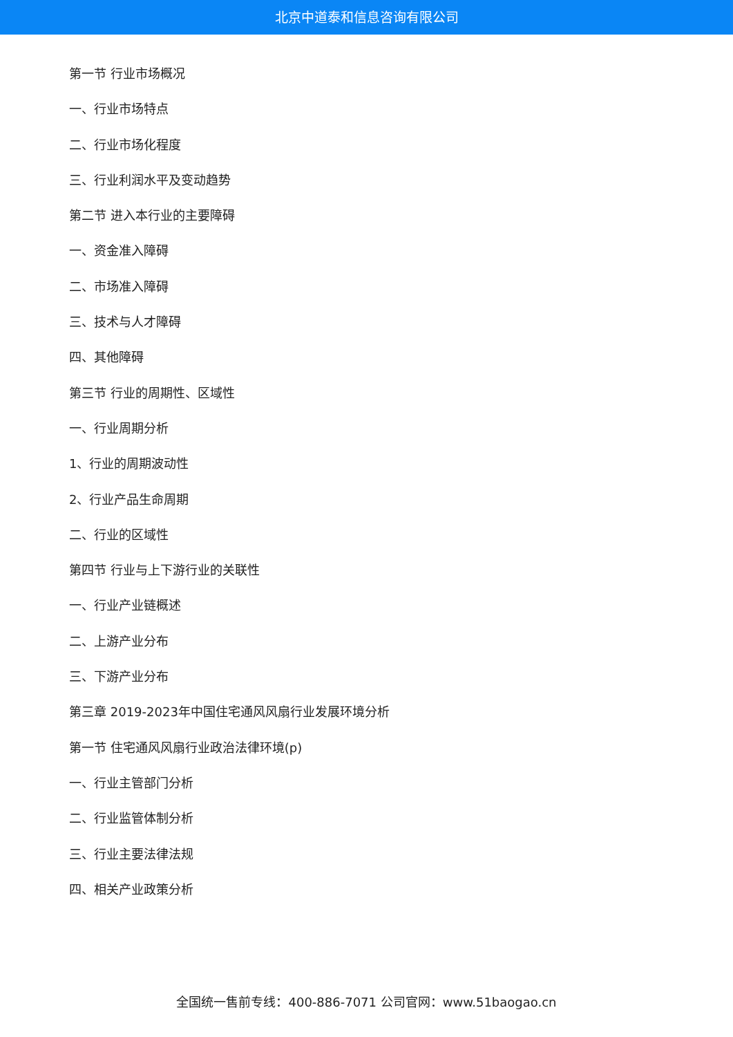北京中道泰和信息咨询有限公司
第一节 行业市场概况
一、行业市场特点
二、行业市场化程度
三、行业利润水平及变动趋势
第二节 进入本行业的主要障碍
一、资金准入障碍
二、市场准入障碍
三、技术与人才障碍
四、其他障碍
第三节 行业的周期性、区域性
一、行业周期分析
1、行业的周期波动性
2、行业产品生命周期
二、行业的区域性
第四节 行业与上下游行业的关联性
一、行业产业链概述
二、上游产业分布
三、下游产业分布
第三章 2019-2023年中国住宅通风风扇行业发展环境分析
第一节 住宅通风风扇行业政治法律环境(p)
一、行业主管部门分析
二、行业监管体制分析
三、行业主要法律法规
四、相关产业政策分析
全国统一售前专线：400-886-7071 公司官网：www.51baogao.cn